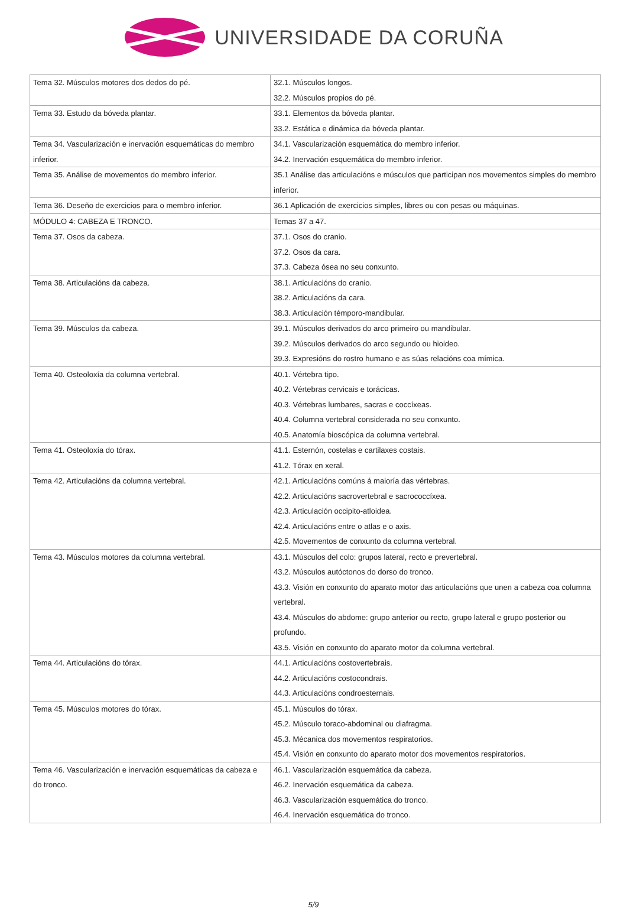UNIVERSIDADE DA CORUÑA
| Tema 32. Músculos motores dos dedos do pé. | 32.1. Músculos longos. 32.2. Músculos propios do pé. |
| Tema 33. Estudo da bóveda plantar. | 33.1. Elementos da bóveda plantar. 33.2. Estática e dinámica da bóveda plantar. |
| Tema 34. Vascularización e inervación esquemáticas do membro inferior. | 34.1. Vascularización esquemática do membro inferior. 34.2. Inervación esquemática do membro inferior. |
| Tema 35. Análise de movementos do membro inferior. | 35.1 Análise das articulacións e músculos que participan nos movementos simples do membro inferior. |
| Tema 36. Deseño de exercicios para o membro inferior. | 36.1 Aplicación de exercicios simples, libres ou con pesas ou máquinas. |
| MÓDULO 4: CABEZA E TRONCO. | Temas 37 a 47. |
| Tema 37. Osos da cabeza. | 37.1. Osos do cranio. 37.2. Osos da cara. 37.3. Cabeza ósea no seu conxunto. |
| Tema 38. Articulacións da cabeza. | 38.1. Articulacións do cranio. 38.2. Articulacións da cara. 38.3. Articulación témporo-mandibular. |
| Tema 39. Músculos da cabeza. | 39.1. Músculos derivados do arco primeiro ou mandibular. 39.2. Músculos derivados do arco segundo ou hioideo. 39.3. Expresións do rostro humano e as súas relacións coa mímica. |
| Tema 40. Osteoloxía da columna vertebral. | 40.1. Vértebra tipo. 40.2. Vértebras cervicais e torácicas. 40.3. Vértebras lumbares, sacras e coccíxeas. 40.4. Columna vertebral considerada no seu conxunto. 40.5. Anatomía bioscópica da columna vertebral. |
| Tema 41. Osteoloxía do tórax. | 41.1. Esternón, costelas e cartilaxes costais. 41.2. Tórax en xeral. |
| Tema 42. Articulacións da columna vertebral. | 42.1. Articulacións comúns á maioría das vértebras. 42.2. Articulacións sacrovertebral e sacrococcíxea. 42.3. Articulación occipito-atloidea. 42.4. Articulacións entre o atlas e o axis. 42.5. Movementos de conxunto da columna vertebral. |
| Tema 43. Músculos motores da columna vertebral. | 43.1. Músculos del colo: grupos lateral, recto e prevertebral. 43.2. Músculos autóctonos do dorso do tronco. 43.3. Visión en conxunto do aparato motor das articulacións que unen a cabeza coa columna vertebral. 43.4. Músculos do abdome: grupo anterior ou recto, grupo lateral e grupo posterior ou profundo. 43.5. Visión en conxunto do aparato motor da columna vertebral. |
| Tema 44. Articulacións do tórax. | 44.1. Articulacións costovertebrais. 44.2. Articulacións costocondrais. 44.3. Articulacións condroesternais. |
| Tema 45. Músculos motores do tórax. | 45.1. Músculos do tórax. 45.2. Músculo toraco-abdominal ou diafragma. 45.3. Mécanica dos movementos respiratorios. 45.4. Visión en conxunto do aparato motor dos movementos respiratorios. |
| Tema 46. Vascularización e inervación esquemáticas da cabeza e do tronco. | 46.1. Vascularización esquemática da cabeza. 46.2. Inervación esquemática da cabeza. 46.3. Vascularización esquemática do tronco. 46.4. Inervación esquemática do tronco. |
5/9